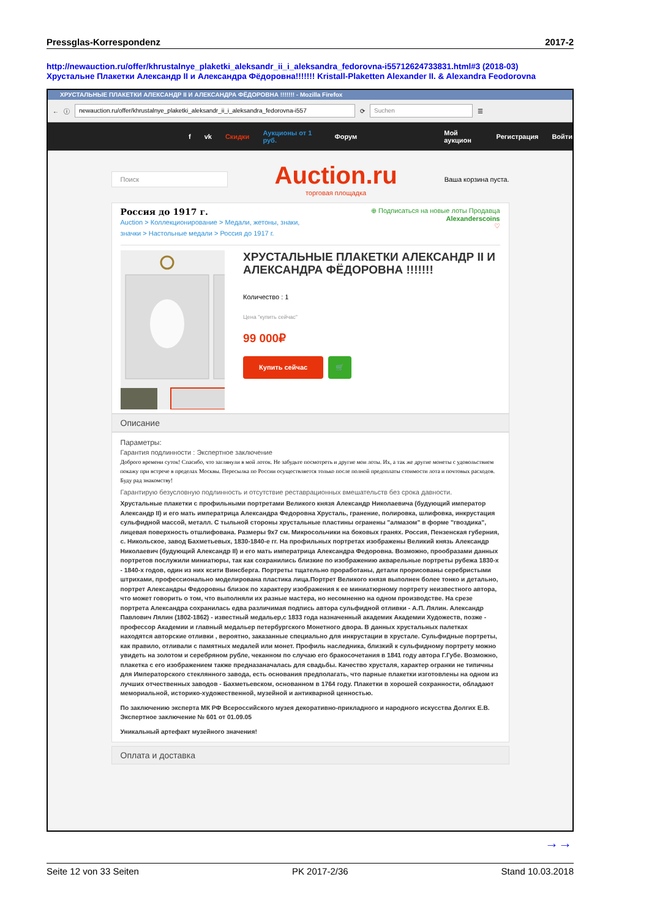Pressglas-Korrespondenz 2017-2
http://newauction.ru/offer/khrustalnye_plaketki_aleksandr_ii_i_aleksandra_fedorovna-i55712624733831.html#3 (2018-03)
Хрустальне Плакетки Александр II и Александра Фёдоровна!!!!!!! Kristall-Plaketten Alexander II. & Alexandra Feodorovna
ХРУСТАЛЬНЫЕ ПЛАКЕТКИ АЛЕКСАНДР II И АЛЕКСАНДРА ФЁДОРОВНА !!!!!!! - Mozilla Firefox
← ⓘ
newauction.ru/offer/khrustalnye_plaketki_aleksandr_ii_i_aleksandra_fedorovna-i557
⟳
Suchen
☰
f vk Скидки Аукционы от 1 руб. Форум Мой аукцион Регистрация Войти
Поиск
Auction.ru
торговая площадка
Ваша корзина пуста.
Россия до 1917 г.
Auction > Коллекционирование > Медали, жетоны, знаки, значки > Настольные медали > Россия до 1917 г.
⊕ Подписаться на новые лоты Продавца
Alexanderscoins
♡
ХРУСТАЛЬНЫЕ ПЛАКЕТКИ АЛЕКСАНДР II И АЛЕКСАНДРА ФЁДОРОВНА !!!!!!!
Количество : 1
Цена "купить сейчас"
99 000₽
Купить сейчас 🛒
Описание
Параметры:
Гарантия подлинности : Экспертное заключение
Доброго времени суток! Спасибо, что заглянули в мой лоток. Не забудьте посмотреть и другие мои лоты. Их, а так же другие монеты с удовольствием покажу при встрече в пределах Москвы. Пересылка по России осуществляется только после полной предоплаты стоимости лота и почтовых расходов. Буду рад знакомству!
Гарантирую безусловную подлинность и отсутствие реставрационных вмешательств без срока давности.
Хрустальные плакетки с профильными портретами Великого князя Александр Николаевича (будующий император Александр II) и его мать императрица Александра Федоровна Хрусталь, гранение, полировка, шлифовка, инкрустация сульфидной массой, металл. С тыльной стороны хрустальные пластины огранены "алмазом" в форме "гвоздика", лицевая поверхность отшлифована. Размеры 9х7 см. Микросольчики на боковых гранях. Россия, Пензенская губерния, с. Никольское, завод Бахметьевых, 1830-1840-е гг. На профильных портретах изображены Великий князь Александр Николаевич (будующий Александр II) и его мать императрица Александра Федоровна. Возможно, прообразами данных портретов послужили миниатюры, так как сохранились близкие по изображению акварельные портреты рубежа 1830-х - 1840-х годов, один из них ксити Винсберга. Портреты тщательно проработаны, детали прорисованы серебристыми штрихами, профессионально моделирована пластика лица.Портрет Великого князя выполнен более тонко и детально, портрет Александры Федоровны близок по характеру изображения к ее миниатюрному портрету неизвестного автора, что может говорить о том, что выполняли их разные мастера, но несомненно на одном производстве. На срезе портрета Александра сохранилась едва различимая подпись автора сульфидной отливки - А.П. Лялин. Александр Павлович Лялин (1802-1862) - известный медальер,с 1833 года назначенный академик Академии Художеств, позже - профессор Академии и главный медальер петербургского Монетного двора. В данных хрустальных палетках находятся авторские отливки , вероятно, заказанные специально для инкрустации в хрустале. Сульфидные портреты, как правило, отливали с памятных медалей или монет. Профиль наследника, близкий к сульфидному портрету можно увидеть на золотом и серебряном рубле, чеканном по случаю его бракосочетания в 1841 году автора Г.Губе. Возможно, плакетка с его изображением также предназаначалась для свадьбы. Качество хрусталя, характер огранки не типичны для Императорского стеклянного завода, есть основания предполагать, что парные плакетки изготовлены на одном из лучших отчественных заводов - Бахметьевском, основанном в 1764 году. Плакетки в хорошей сохранности, обладают мемориальной, историко-художественной, музейной и антикварной ценностью.
По заключению эксперта МК РФ Всероссийского музея декоративно-прикладного и народного искусства Долгих Е.В. Экспертное заключение № 601 от 01.09.05
Уникальный артефакт музейного значения!
Оплата и доставка
→→
Seite 12 von 33 Seiten PK 2017-2/36 Stand 10.03.2018